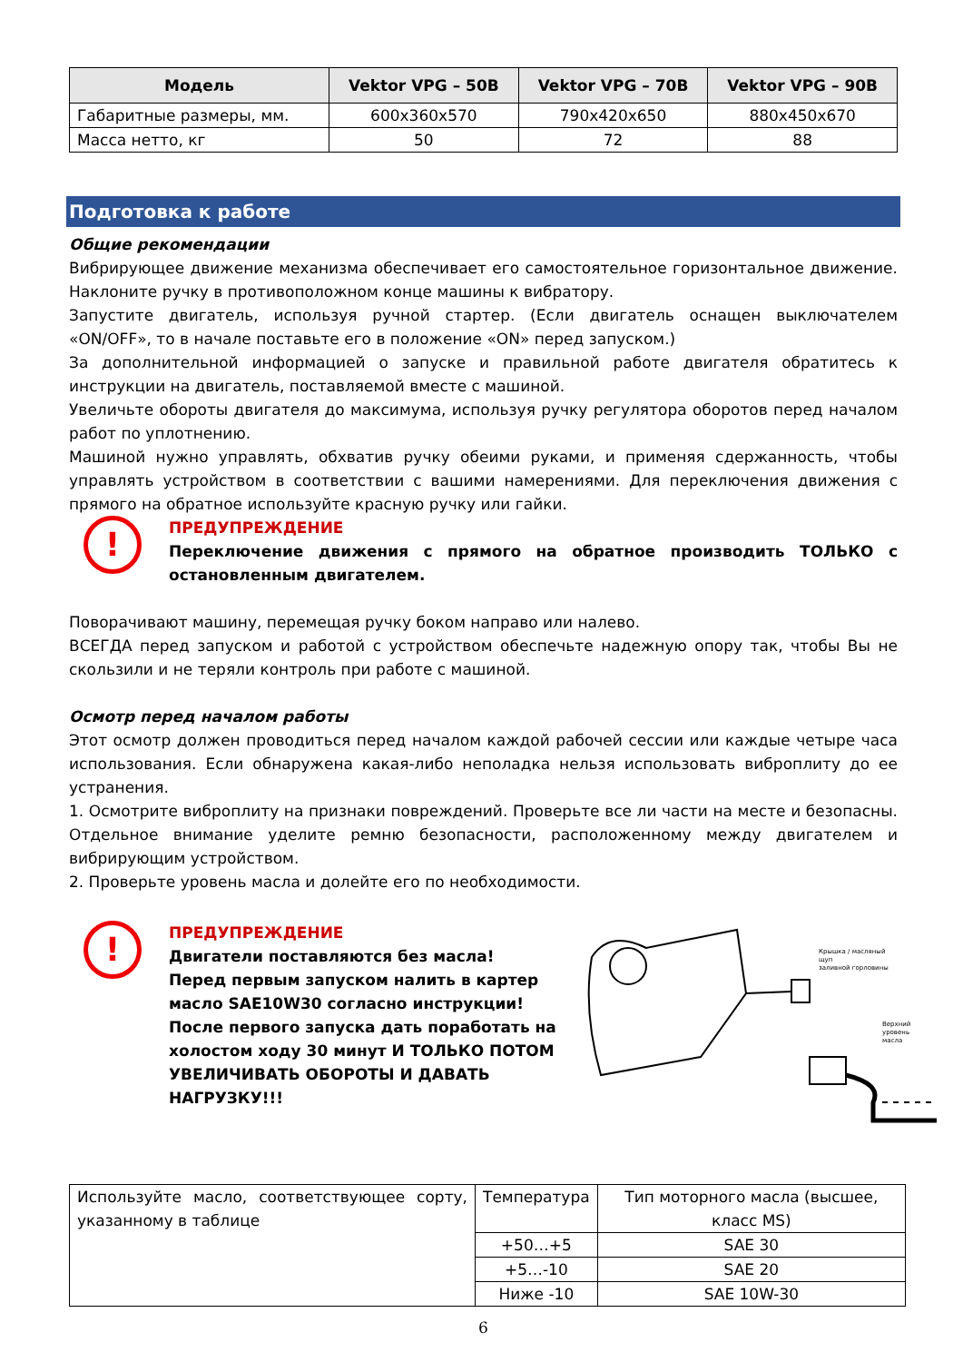| Модель | Vektor VPG – 50B | Vektor VPG – 70B | Vektor VPG – 90B |
| --- | --- | --- | --- |
| Габаритные размеры, мм. | 600x360x570 | 790x420x650 | 880x450x670 |
| Масса нетто, кг | 50 | 72 | 88 |
Подготовка к работе
Общие рекомендации
Вибрирующее движение механизма обеспечивает его самостоятельное горизонтальное движение. Наклоните ручку в противоположном конце машины к вибратору.
Запустите двигатель, используя ручной стартер. (Если двигатель оснащен выключателем «ON/OFF», то в начале поставьте его в положение «ON» перед запуском.)
За дополнительной информацией о запуске и правильной работе двигателя обратитесь к инструкции на двигатель, поставляемой вместе с машиной.
Увеличьте обороты двигателя до максимума, используя ручку регулятора оборотов перед началом работ по уплотнению.
Машиной нужно управлять, обхватив ручку обеими руками, и применяя сдержанность, чтобы управлять устройством в соответствии с вашими намерениями. Для переключения движения с прямого на обратное используйте красную ручку или гайки.
!
ПРЕДУПРЕЖДЕНИЕ
Переключение движения с прямого на обратное производить ТОЛЬКО с остановленным двигателем.
Поворачивают машину, перемещая ручку боком направо или налево.
ВСЕГДА перед запуском и работой с устройством обеспечьте надежную опору так, чтобы Вы не скользили и не теряли контроль при работе с машиной.
Осмотр перед началом работы
Этот осмотр должен проводиться перед началом каждой рабочей сессии или каждые четыре часа использования. Если обнаружена какая-либо неполадка нельзя использовать виброплиту до ее устранения.
1. Осмотрите виброплиту на признаки повреждений. Проверьте все ли части на месте и безопасны. Отдельное внимание уделите ремню безопасности, расположенному между двигателем и вибрирующим устройством.
2. Проверьте уровень масла и долейте его по необходимости.
!
ПРЕДУПРЕЖДЕНИЕ
Двигатели поставляются без масла!
Перед первым запуском налить в картер масло SAE10W30 согласно инструкции!
После первого запуска дать поработать на холостом ходу 30 минут И ТОЛЬКО ПОТОМ УВЕЛИЧИВАТЬ ОБОРОТЫ И ДАВАТЬ НАГРУЗКУ!!!
Крышка / масляный щуп
заливной горловины
Верхний уровень
масла
| Используйте масло, соответствующее сорту, указанному в таблице | Температура | Тип моторного масла (высшее, класс MS) |
| | +50…+5 | SAE 30 |
| | +5…-10 | SAE 20 |
| | Ниже -10 | SAE 10W-30 |
6